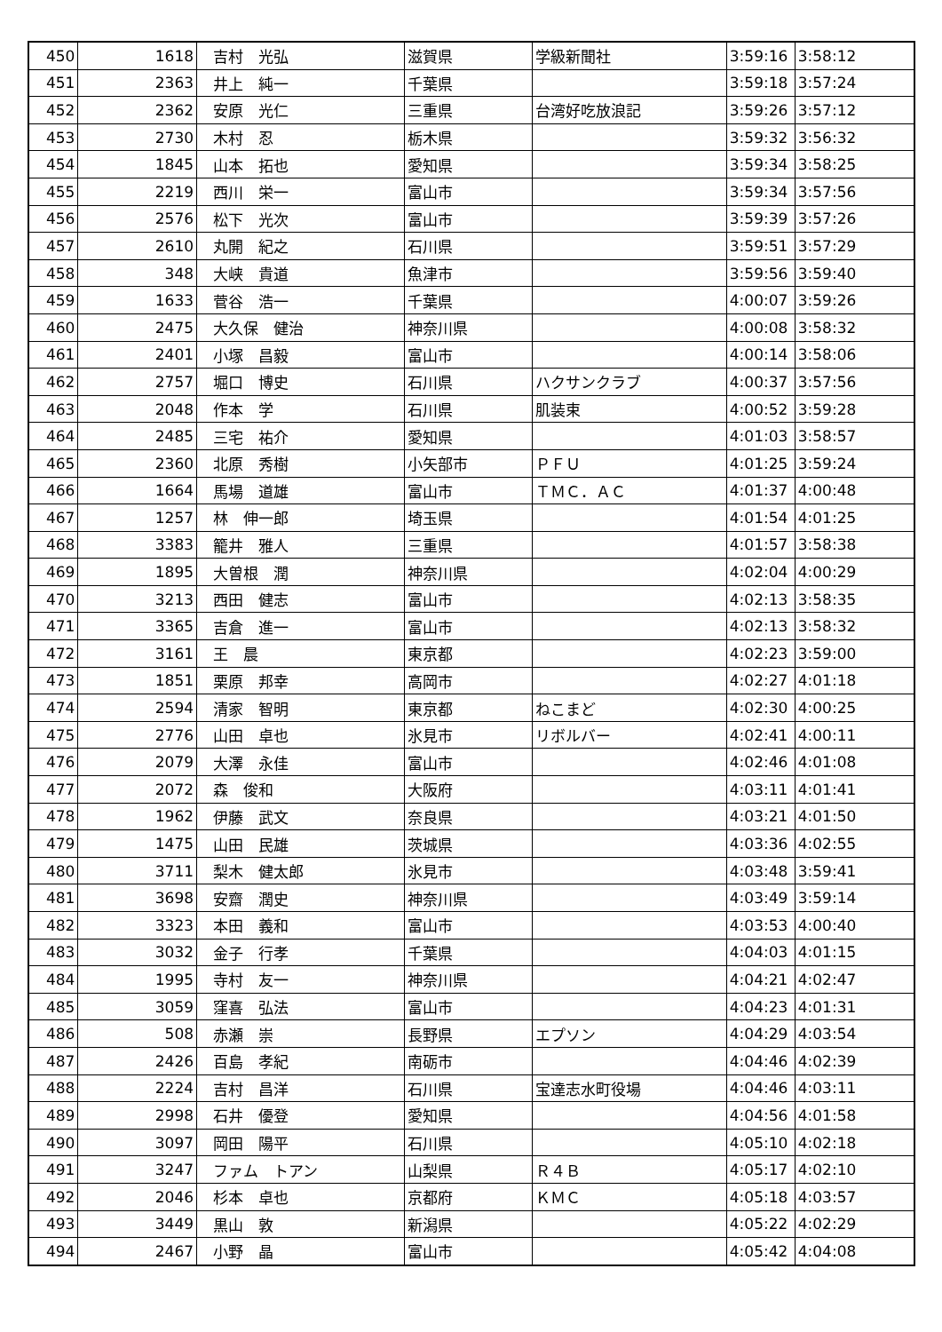| 450 | 1618 | 吉村 光弘 | 滋賀県 | 学級新聞社 | 3:59:16 | 3:58:12 |
| 451 | 2363 | 井上 純一 | 千葉県 | | 3:59:18 | 3:57:24 |
| 452 | 2362 | 安原 光仁 | 三重県 | 台湾好吃放浪記 | 3:59:26 | 3:57:12 |
| 453 | 2730 | 木村 忍 | 栃木県 | | 3:59:32 | 3:56:32 |
| 454 | 1845 | 山本 拓也 | 愛知県 | | 3:59:34 | 3:58:25 |
| 455 | 2219 | 西川 栄一 | 富山市 | | 3:59:34 | 3:57:56 |
| 456 | 2576 | 松下 光次 | 富山市 | | 3:59:39 | 3:57:26 |
| 457 | 2610 | 丸開 紀之 | 石川県 | | 3:59:51 | 3:57:29 |
| 458 | 348 | 大峡 貴道 | 魚津市 | | 3:59:56 | 3:59:40 |
| 459 | 1633 | 菅谷 浩一 | 千葉県 | | 4:00:07 | 3:59:26 |
| 460 | 2475 | 大久保 健治 | 神奈川県 | | 4:00:08 | 3:58:32 |
| 461 | 2401 | 小塚 昌毅 | 富山市 | | 4:00:14 | 3:58:06 |
| 462 | 2757 | 堀口 博史 | 石川県 | ハクサンクラブ | 4:00:37 | 3:57:56 |
| 463 | 2048 | 作本 学 | 石川県 | 肌装束 | 4:00:52 | 3:59:28 |
| 464 | 2485 | 三宅 祐介 | 愛知県 | | 4:01:03 | 3:58:57 |
| 465 | 2360 | 北原 秀樹 | 小矢部市 | ＰＦＵ | 4:01:25 | 3:59:24 |
| 466 | 1664 | 馬場 道雄 | 富山市 | ＴＭＣ．ＡＣ | 4:01:37 | 4:00:48 |
| 467 | 1257 | 林 伸一郎 | 埼玉県 | | 4:01:54 | 4:01:25 |
| 468 | 3383 | 籠井 雅人 | 三重県 | | 4:01:57 | 3:58:38 |
| 469 | 1895 | 大曽根 潤 | 神奈川県 | | 4:02:04 | 4:00:29 |
| 470 | 3213 | 西田 健志 | 富山市 | | 4:02:13 | 3:58:35 |
| 471 | 3365 | 吉倉 進一 | 富山市 | | 4:02:13 | 3:58:32 |
| 472 | 3161 | 王 晨 | 東京都 | | 4:02:23 | 3:59:00 |
| 473 | 1851 | 栗原 邦幸 | 高岡市 | | 4:02:27 | 4:01:18 |
| 474 | 2594 | 清家 智明 | 東京都 | ねこまど | 4:02:30 | 4:00:25 |
| 475 | 2776 | 山田 卓也 | 氷見市 | リボルバー | 4:02:41 | 4:00:11 |
| 476 | 2079 | 大澤 永佳 | 富山市 | | 4:02:46 | 4:01:08 |
| 477 | 2072 | 森 俊和 | 大阪府 | | 4:03:11 | 4:01:41 |
| 478 | 1962 | 伊藤 武文 | 奈良県 | | 4:03:21 | 4:01:50 |
| 479 | 1475 | 山田 民雄 | 茨城県 | | 4:03:36 | 4:02:55 |
| 480 | 3711 | 梨木 健太郎 | 氷見市 | | 4:03:48 | 3:59:41 |
| 481 | 3698 | 安齋 潤史 | 神奈川県 | | 4:03:49 | 3:59:14 |
| 482 | 3323 | 本田 義和 | 富山市 | | 4:03:53 | 4:00:40 |
| 483 | 3032 | 金子 行孝 | 千葉県 | | 4:04:03 | 4:01:15 |
| 484 | 1995 | 寺村 友一 | 神奈川県 | | 4:04:21 | 4:02:47 |
| 485 | 3059 | 窪喜 弘法 | 富山市 | | 4:04:23 | 4:01:31 |
| 486 | 508 | 赤瀬 崇 | 長野県 | エプソン | 4:04:29 | 4:03:54 |
| 487 | 2426 | 百島 孝紀 | 南砺市 | | 4:04:46 | 4:02:39 |
| 488 | 2224 | 吉村 昌洋 | 石川県 | 宝達志水町役場 | 4:04:46 | 4:03:11 |
| 489 | 2998 | 石井 優登 | 愛知県 | | 4:04:56 | 4:01:58 |
| 490 | 3097 | 岡田 陽平 | 石川県 | | 4:05:10 | 4:02:18 |
| 491 | 3247 | ファム トアン | 山梨県 | Ｒ４Ｂ | 4:05:17 | 4:02:10 |
| 492 | 2046 | 杉本 卓也 | 京都府 | ＫＭＣ | 4:05:18 | 4:03:57 |
| 493 | 3449 | 黒山 敦 | 新潟県 | | 4:05:22 | 4:02:29 |
| 494 | 2467 | 小野 晶 | 富山市 | | 4:05:42 | 4:04:08 |